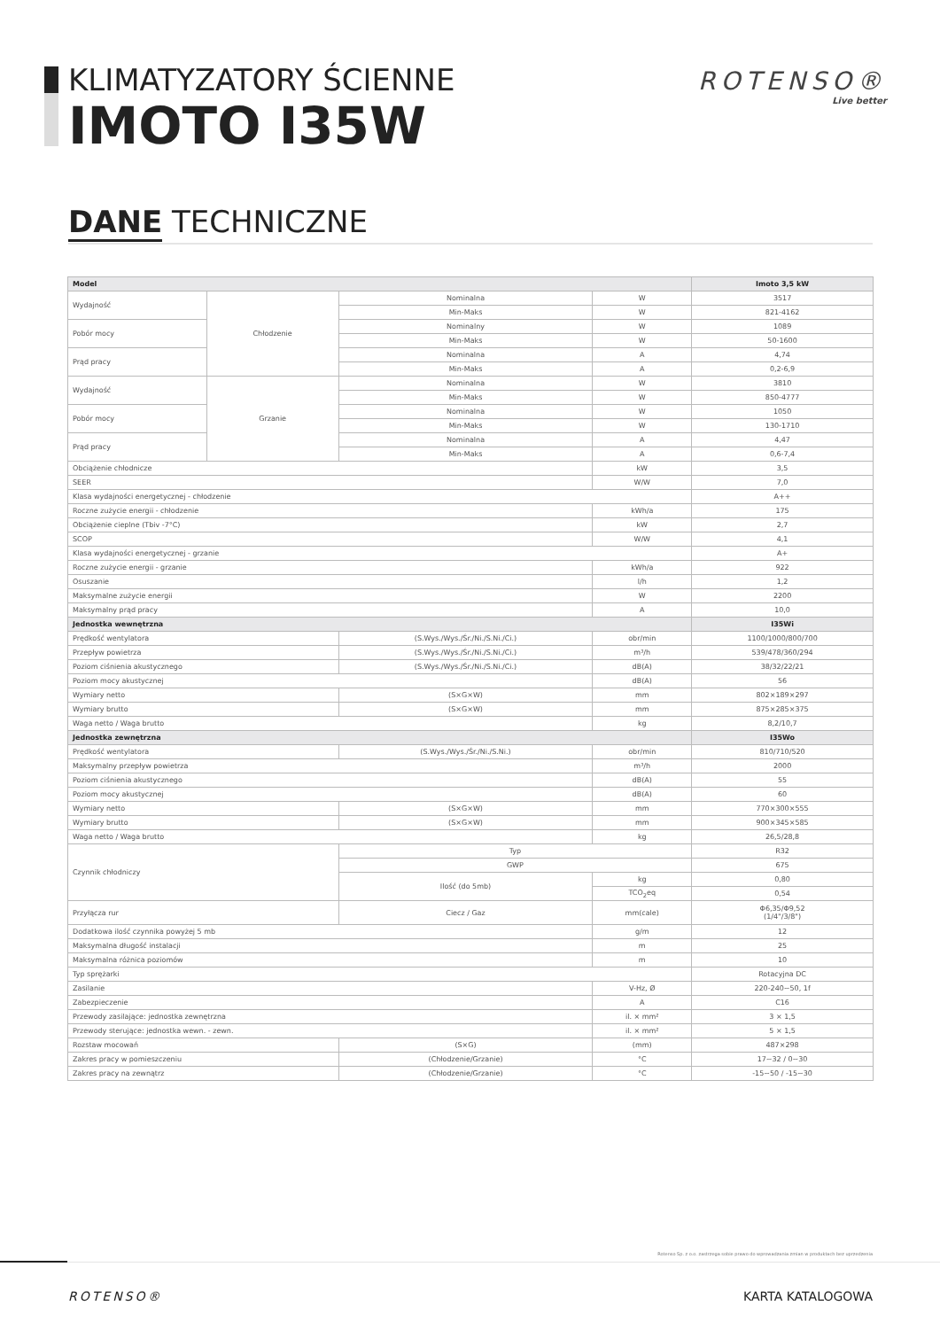KLIMATYZATORY ŚCIENNE
IMOTO I35W
ROTENSO®
Live better
DANE TECHNICZNE
| Model | | | | Imoto 3,5 kW |
| --- | --- | --- | --- | --- |
| Wydajność | Chłodzenie | Nominalna | W | 3517 |
| | | Min-Maks | W | 821-4162 |
| Pobór mocy | | Nominalny | W | 1089 |
| | | Min-Maks | W | 50-1600 |
| Prąd pracy | | Nominalna | A | 4,74 |
| | | Min-Maks | A | 0,2-6,9 |
| Wydajność | Grzanie | Nominalna | W | 3810 |
| | | Min-Maks | W | 850-4777 |
| Pobór mocy | | Nominalna | W | 1050 |
| | | Min-Maks | W | 130-1710 |
| Prąd pracy | | Nominalna | A | 4,47 |
| | | Min-Maks | A | 0,6-7,4 |
| Obciążenie chłodnicze | | | kW | 3,5 |
| SEER | | | W/W | 7,0 |
| Klasa wydajności energetycznej - chłodzenie | | | | A++ |
| Roczne zużycie energii - chłodzenie | | | kWh/a | 175 |
| Obciążenie cieplne (Tbiv -7°C) | | | kW | 2,7 |
| SCOP | | | W/W | 4,1 |
| Klasa wydajności energetycznej - grzanie | | | | A+ |
| Roczne zużycie energii - grzanie | | | kWh/a | 922 |
| Osuszanie | | | l/h | 1,2 |
| Maksymalne zużycie energii | | | W | 2200 |
| Maksymalny prąd pracy | | | A | 10,0 |
| Jednostka wewnętrzna | | | | I35Wi |
| Prędkość wentylatora | | (S.Wys./Wys./Śr./Ni./S.Ni./Ci.) | obr/min | 1100/1000/800/700 |
| Przepływ powietrza | | (S.Wys./Wys./Śr./Ni./S.Ni./Ci.) | m³/h | 539/478/360/294 |
| Poziom ciśnienia akustycznego | | (S.Wys./Wys./Śr./Ni./S.Ni./Ci.) | dB(A) | 38/32/22/21 |
| Poziom mocy akustycznej | | | dB(A) | 56 |
| Wymiary netto | | (S×G×W) | mm | 802×189×297 |
| Wymiary brutto | | (S×G×W) | mm | 875×285×375 |
| Waga netto / Waga brutto | | | kg | 8,2/10,7 |
| Jednostka zewnętrzna | | | | I35Wo |
| Prędkość wentylatora | | (S.Wys./Wys./Śr./Ni./S.Ni.) | obr/min | 810/710/520 |
| Maksymalny przepływ powietrza | | | m³/h | 2000 |
| Poziom ciśnienia akustycznego | | | dB(A) | 55 |
| Poziom mocy akustycznej | | | dB(A) | 60 |
| Wymiary netto | | (S×G×W) | mm | 770×300×555 |
| Wymiary brutto | | (S×G×W) | mm | 900×345×585 |
| Waga netto / Waga brutto | | | kg | 26,5/28,8 |
| Czynnik chłodniczy | | Typ | | R32 |
| | | GWP | | 675 |
| | | Ilość (do 5mb) | kg | 0,80 |
| | | | TCO<sub>2</sub>eq | 0,54 |
| Przyłącza rur | | Ciecz / Gaz | mm(cale) | Φ6,35/Φ9,52 (1/4"/3/8") |
| Dodatkowa ilość czynnika powyżej 5 mb | | | g/m | 12 |
| Maksymalna długość instalacji | | | m | 25 |
| Maksymalna różnica poziomów | | | m | 10 |
| Typ sprężarki | | | | Rotacyjna DC |
| Zasilanie | | | V-Hz, Ø | 220-240~50, 1f |
| Zabezpieczenie | | | A | C16 |
| Przewody zasilające: jednostka zewnętrzna | | | il. × mm² | 3 × 1,5 |
| Przewody sterujące: jednostka wewn. - zewn. | | | il. × mm² | 5 × 1,5 |
| Rozstaw mocowań | | (S×G) | (mm) | 487×298 |
| Zakres pracy w pomieszczeniu | | (Chłodzenie/Grzanie) | °C | 17~32 / 0~30 |
| Zakres pracy na zewnątrz | | (Chłodzenie/Grzanie) | °C | -15~50 / -15~30 |
Rotenso Sp. z o.o. zastrzega sobie prawo do wprowadzania zmian w produktach bez uprzedzenia
ROTENSO® KARTA KATALOGOWA